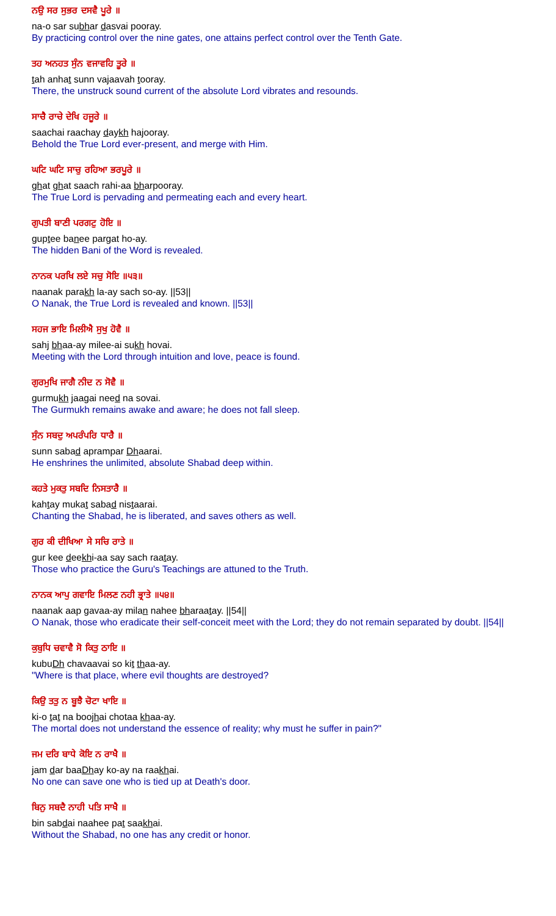ਨਉ ਸਰ ਸੁਭਰ ਦਸਵੈ ਪੂਰੇ ॥
na-o sar subhar dasvai pooray.
By practicing control over the nine gates, one attains perfect control over the Tenth Gate.
ਤਹ ਅਨਹਤ ਸੁੰਨ ਵਜਾਵਹਿ ਤੂਰੇ ॥
tah anhat sunn vajaavah tooray.
There, the unstruck sound current of the absolute Lord vibrates and resounds.
ਸਾਚੈ ਰਾਚੇ ਦੇਖਿ ਹਜੂਰੇ ॥
saachai raachay daykh hajooray.
Behold the True Lord ever-present, and merge with Him.
ਘਟਿ ਘਟਿ ਸਾਚੁ ਰਹਿਆ ਭਰਪੂਰੇ ॥
ghat ghat saach rahi-aa bharpooray.
The True Lord is pervading and permeating each and every heart.
ਗੁਪਤੀ ਬਾਣੀ ਪਰਗਟੁ ਹੋਇ ॥
guptee banee pargat ho-ay.
The hidden Bani of the Word is revealed.
ਨਾਨਕ ਪਰਖਿ ਲਏ ਸਚੁ ਸੋਇ ॥੫੩॥
naanak parakh la-ay sach so-ay. ||53||
O Nanak, the True Lord is revealed and known. ||53||
ਸਹਜ ਭਾਇ ਮਿਲੀਐ ਸੁਖੁ ਹੋਵੈ ॥
sahj bhaa-ay milee-ai sukh hovai.
Meeting with the Lord through intuition and love, peace is found.
ਗੁਰਮੁਖਿ ਜਾਗੈ ਨੀਦ ਨ ਸੋਵੈ ॥
gurmukh jaagai need na sovai.
The Gurmukh remains awake and aware; he does not fall sleep.
ਸੁੰਨ ਸਬਦੁ ਅਪਰੰਪਰਿ ਧਾਰੈ ॥
sunn sabad aprampar Dhaarai.
He enshrines the unlimited, absolute Shabad deep within.
ਕਹਤੇ ਮੁਕਤੁ ਸਬਦਿ ਨਿਸਤਾਰੈ ॥
kahtay mukat sabad nistaarai.
Chanting the Shabad, he is liberated, and saves others as well.
ਗੁਰ ਕੀ ਦੀਖਿਆ ਸੇ ਸਚਿ ਰਾਤੇ ॥
gur kee deekhi-aa say sach raatay.
Those who practice the Guru's Teachings are attuned to the Truth.
ਨਾਨਕ ਆਪੁ ਗਵਾਇ ਮਿਲਣ ਨਹੀ ਭ੍ਰਾਤੇ ॥੫੪॥
naanak aap gavaa-ay milan nahee bharaatay. ||54||
O Nanak, those who eradicate their self-conceit meet with the Lord; they do not remain separated by doubt. ||54||
ਕੁਬੁਧਿ ਚਵਾਵੈ ਸੋ ਕਿਤੁ ਠਾਇ ॥
kubuDh chavaavai so kit thaa-ay.
"Where is that place, where evil thoughts are destroyed?
ਕਿਉ ਤਤੁ ਨ ਬੂਝੈ ਚੋਟਾ ਖਾਇ ॥
ki-o tat na boojhai chotaa khaa-ay.
The mortal does not understand the essence of reality; why must he suffer in pain?"
ਜਮ ਦਰਿ ਬਾਧੇ ਕੋਇ ਨ ਰਾਖੈ ॥
jam dar baaDhay ko-ay na raakhai.
No one can save one who is tied up at Death's door.
ਬਿਨੁ ਸਬਦੈ ਨਾਹੀ ਪਤਿ ਸਾਖੈ ॥
bin sabdai naahee pat saakhai.
Without the Shabad, no one has any credit or honor.